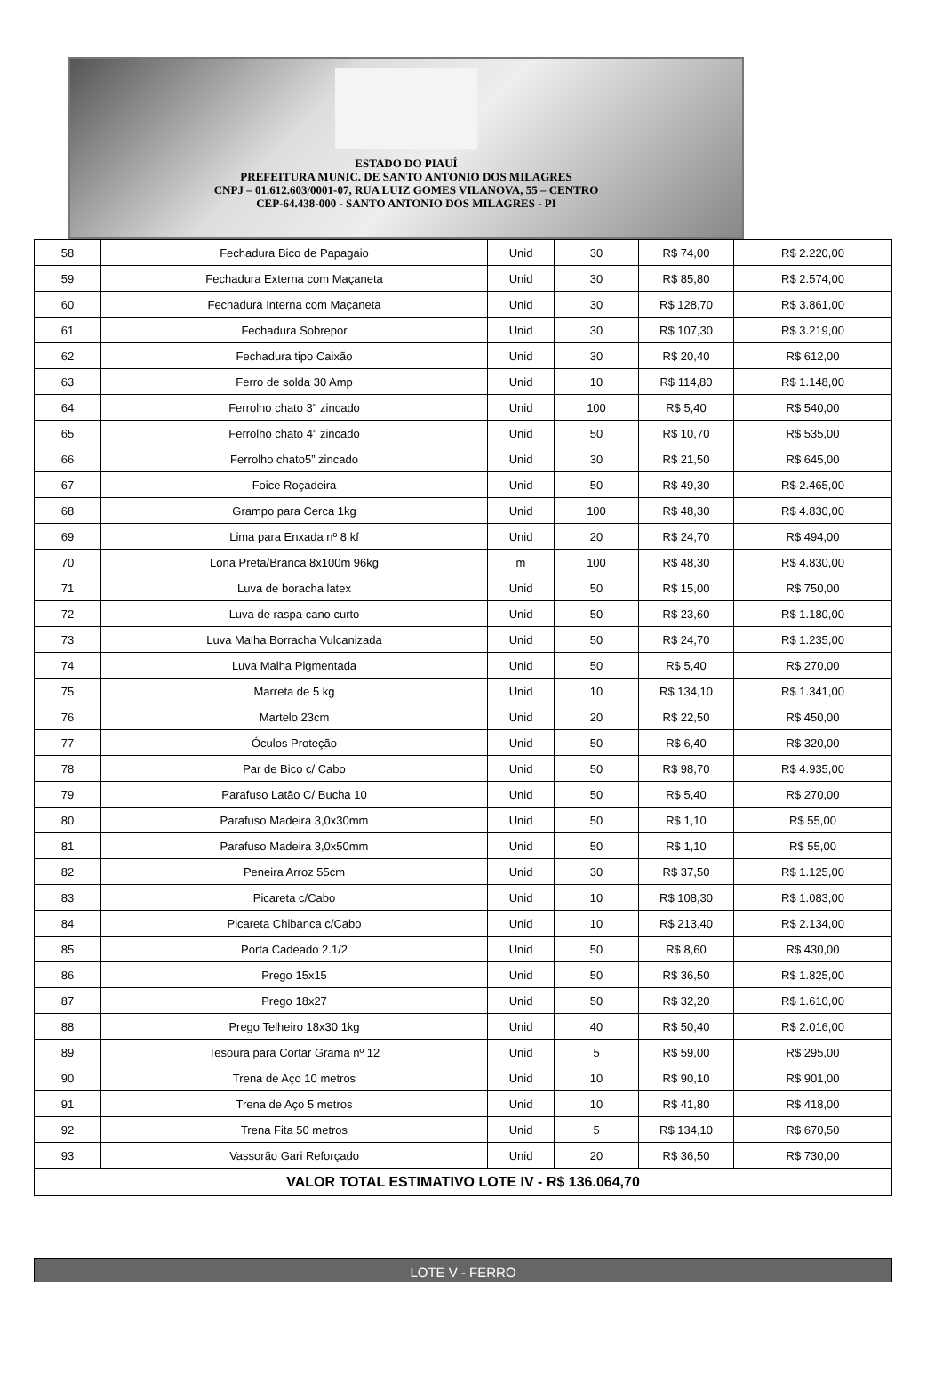ESTADO DO PIAUÍ
PREFEITURA MUNIC. DE SANTO ANTONIO DOS MILAGRES
CNPJ – 01.612.603/0001-07, RUA LUIZ GOMES VILANOVA, 55 – CENTRO
CEP-64.438-000 - SANTO ANTONIO DOS MILAGRES - PI
| 58 | Fechadura Bico de Papagaio | Unid | 30 | R$ 74,00 | R$ 2.220,00 |
| 59 | Fechadura Externa com Maçaneta | Unid | 30 | R$ 85,80 | R$ 2.574,00 |
| 60 | Fechadura Interna com Maçaneta | Unid | 30 | R$ 128,70 | R$ 3.861,00 |
| 61 | Fechadura Sobrepor | Unid | 30 | R$ 107,30 | R$ 3.219,00 |
| 62 | Fechadura tipo Caixão | Unid | 30 | R$ 20,40 | R$ 612,00 |
| 63 | Ferro de solda 30 Amp | Unid | 10 | R$ 114,80 | R$ 1.148,00 |
| 64 | Ferrolho chato 3" zincado | Unid | 100 | R$ 5,40 | R$ 540,00 |
| 65 | Ferrolho chato 4” zincado | Unid | 50 | R$ 10,70 | R$ 535,00 |
| 66 | Ferrolho chato5” zincado | Unid | 30 | R$ 21,50 | R$ 645,00 |
| 67 | Foice Roçadeira | Unid | 50 | R$ 49,30 | R$ 2.465,00 |
| 68 | Grampo para Cerca 1kg | Unid | 100 | R$ 48,30 | R$ 4.830,00 |
| 69 | Lima para Enxada nº 8 kf | Unid | 20 | R$ 24,70 | R$ 494,00 |
| 70 | Lona Preta/Branca 8x100m 96kg | m | 100 | R$ 48,30 | R$ 4.830,00 |
| 71 | Luva de boracha latex | Unid | 50 | R$ 15,00 | R$ 750,00 |
| 72 | Luva de raspa cano curto | Unid | 50 | R$ 23,60 | R$ 1.180,00 |
| 73 | Luva Malha Borracha Vulcanizada | Unid | 50 | R$ 24,70 | R$ 1.235,00 |
| 74 | Luva Malha Pigmentada | Unid | 50 | R$ 5,40 | R$ 270,00 |
| 75 | Marreta de 5 kg | Unid | 10 | R$ 134,10 | R$ 1.341,00 |
| 76 | Martelo 23cm | Unid | 20 | R$ 22,50 | R$ 450,00 |
| 77 | Óculos Proteção | Unid | 50 | R$ 6,40 | R$ 320,00 |
| 78 | Par de Bico c/ Cabo | Unid | 50 | R$ 98,70 | R$ 4.935,00 |
| 79 | Parafuso Latão C/ Bucha 10 | Unid | 50 | R$ 5,40 | R$ 270,00 |
| 80 | Parafuso Madeira 3,0x30mm | Unid | 50 | R$ 1,10 | R$ 55,00 |
| 81 | Parafuso Madeira 3,0x50mm | Unid | 50 | R$ 1,10 | R$ 55,00 |
| 82 | Peneira Arroz 55cm | Unid | 30 | R$ 37,50 | R$ 1.125,00 |
| 83 | Picareta c/Cabo | Unid | 10 | R$ 108,30 | R$ 1.083,00 |
| 84 | Picareta Chibanca c/Cabo | Unid | 10 | R$ 213,40 | R$ 2.134,00 |
| 85 | Porta Cadeado 2.1/2 | Unid | 50 | R$ 8,60 | R$ 430,00 |
| 86 | Prego 15x15 | Unid | 50 | R$ 36,50 | R$ 1.825,00 |
| 87 | Prego 18x27 | Unid | 50 | R$ 32,20 | R$ 1.610,00 |
| 88 | Prego Telheiro 18x30 1kg | Unid | 40 | R$ 50,40 | R$ 2.016,00 |
| 89 | Tesoura para Cortar Grama nº 12 | Unid | 5 | R$ 59,00 | R$ 295,00 |
| 90 | Trena de Aço 10 metros | Unid | 10 | R$ 90,10 | R$ 901,00 |
| 91 | Trena de Aço 5 metros | Unid | 10 | R$ 41,80 | R$ 418,00 |
| 92 | Trena Fita 50 metros | Unid | 5 | R$ 134,10 | R$ 670,50 |
| 93 | Vassorão Gari Reforçado | Unid | 20 | R$ 36,50 | R$ 730,00 |
| VALOR TOTAL ESTIMATIVO LOTE IV - R$ 136.064,70 | | | | | |
LOTE V - FERRO